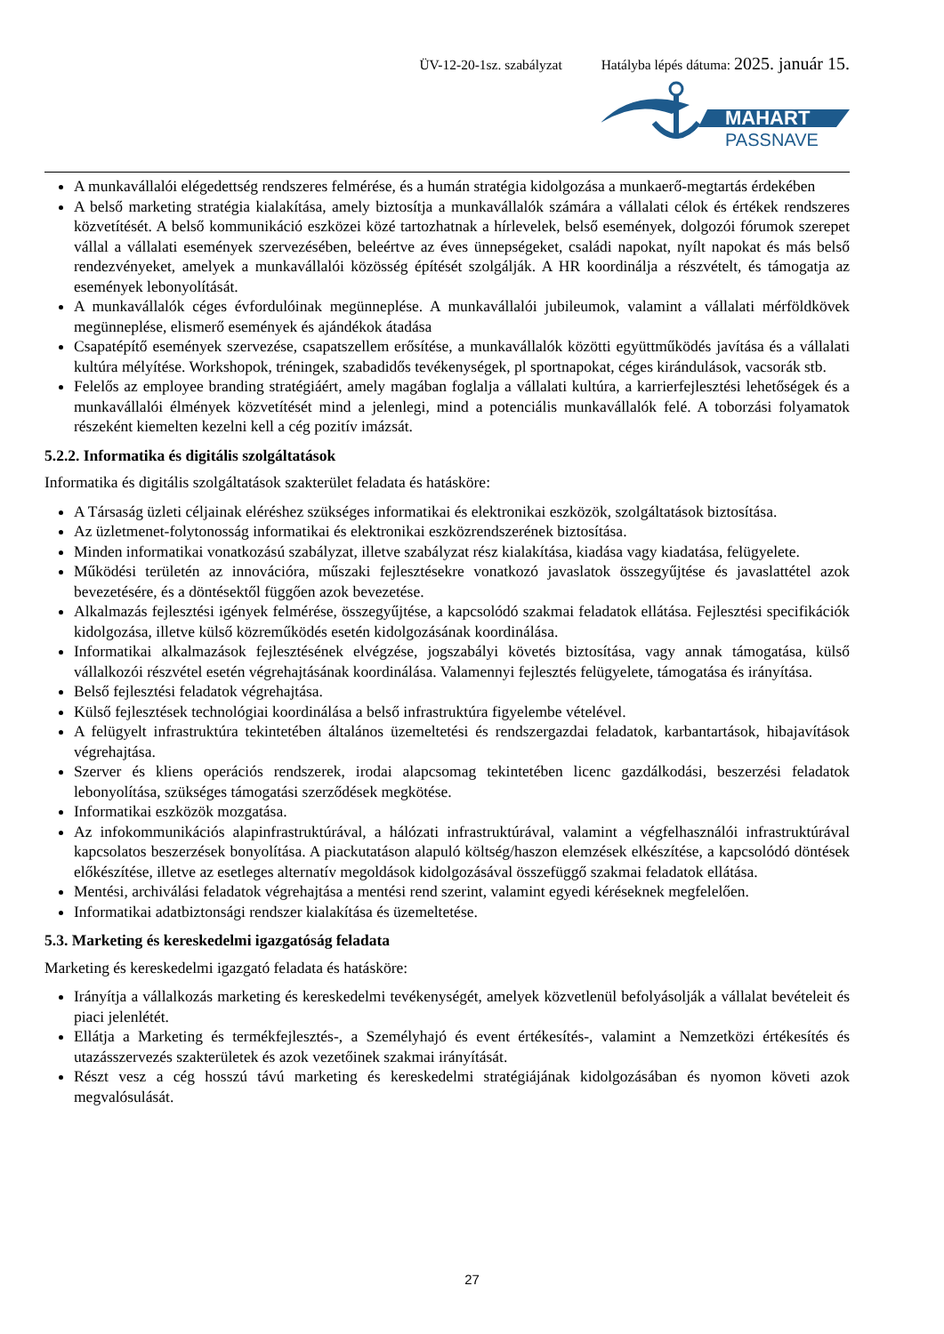ÜV-12-20-1sz. szabályzat Hatályba lépés dátuma: 2025. január 15.
MAHART
PASSNAVE
A munkavállalói elégedettség rendszeres felmérése, és a humán stratégia kidolgozása a munkaerő-megtartás érdekében
A belső marketing stratégia kialakítása, amely biztosítja a munkavállalók számára a vállalati célok és értékek rendszeres közvetítését. A belső kommunikáció eszközei közé tartozhatnak a hírlevelek, belső események, dolgozói fórumok szerepet vállal a vállalati események szervezésében, beleértve az éves ünnepségeket, családi napokat, nyílt napokat és más belső rendezvényeket, amelyek a munkavállalói közösség építését szolgálják. A HR koordinálja a részvételt, és támogatja az események lebonyolítását.
A munkavállalók céges évfordulóinak megünneplése. A munkavállalói jubileumok, valamint a vállalati mérföldkövek megünneplése, elismerő események és ajándékok átadása
Csapatépítő események szervezése, csapatszellem erősítése, a munkavállalók közötti együttműködés javítása és a vállalati kultúra mélyítése. Workshopok, tréningek, szabadidős tevékenységek, pl sportnapokat, céges kirándulások, vacsorák stb.
Felelős az employee branding stratégiáért, amely magában foglalja a vállalati kultúra, a karrierfejlesztési lehetőségek és a munkavállalói élmények közvetítését mind a jelenlegi, mind a potenciális munkavállalók felé. A toborzási folyamatok részeként kiemelten kezelni kell a cég pozitív imázsát.
5.2.2. Informatika és digitális szolgáltatások
Informatika és digitális szolgáltatások szakterület feladata és hatásköre:
A Társaság üzleti céljainak eléréshez szükséges informatikai és elektronikai eszközök, szolgáltatások biztosítása.
Az üzletmenet-folytonosság informatikai és elektronikai eszközrendszerének biztosítása.
Minden informatikai vonatkozású szabályzat, illetve szabályzat rész kialakítása, kiadása vagy kiadatása, felügyelete.
Működési területén az innovációra, műszaki fejlesztésekre vonatkozó javaslatok összegyűjtése és javaslattétel azok bevezetésére, és a döntésektől függően azok bevezetése.
Alkalmazás fejlesztési igények felmérése, összegyűjtése, a kapcsolódó szakmai feladatok ellátása. Fejlesztési specifikációk kidolgozása, illetve külső közreműködés esetén kidolgozásának koordinálása.
Informatikai alkalmazások fejlesztésének elvégzése, jogszabályi követés biztosítása, vagy annak támogatása, külső vállalkozói részvétel esetén végrehajtásának koordinálása. Valamennyi fejlesztés felügyelete, támogatása és irányítása.
Belső fejlesztési feladatok végrehajtása.
Külső fejlesztések technológiai koordinálása a belső infrastruktúra figyelembe vételével.
A felügyelt infrastruktúra tekintetében általános üzemeltetési és rendszergazdai feladatok, karbantartások, hibajavítások végrehajtása.
Szerver és kliens operációs rendszerek, irodai alapcsomag tekintetében licenc gazdálkodási, beszerzési feladatok lebonyolítása, szükséges támogatási szerződések megkötése.
Informatikai eszközök mozgatása.
Az infokommunikációs alapinfrastruktúrával, a hálózati infrastruktúrával, valamint a végfelhasználói infrastruktúrával kapcsolatos beszerzések bonyolítása. A piackutatáson alapuló költség/haszon elemzések elkészítése, a kapcsolódó döntések előkészítése, illetve az esetleges alternatív megoldások kidolgozásával összefüggő szakmai feladatok ellátása.
Mentési, archiválási feladatok végrehajtása a mentési rend szerint, valamint egyedi kéréseknek megfelelően.
Informatikai adatbiztonsági rendszer kialakítása és üzemeltetése.
5.3. Marketing és kereskedelmi igazgatóság feladata
Marketing és kereskedelmi igazgató feladata és hatásköre:
Irányítja a vállalkozás marketing és kereskedelmi tevékenységét, amelyek közvetlenül befolyásolják a vállalat bevételeit és piaci jelenlétét.
Ellátja a Marketing és termékfejlesztés-, a Személyhajó és event értékesítés-, valamint a Nemzetközi értékesítés és utazásszervezés szakterületek és azok vezetőinek szakmai irányítását.
Részt vesz a cég hosszú távú marketing és kereskedelmi stratégiájának kidolgozásában és nyomon követi azok megvalósulását.
27